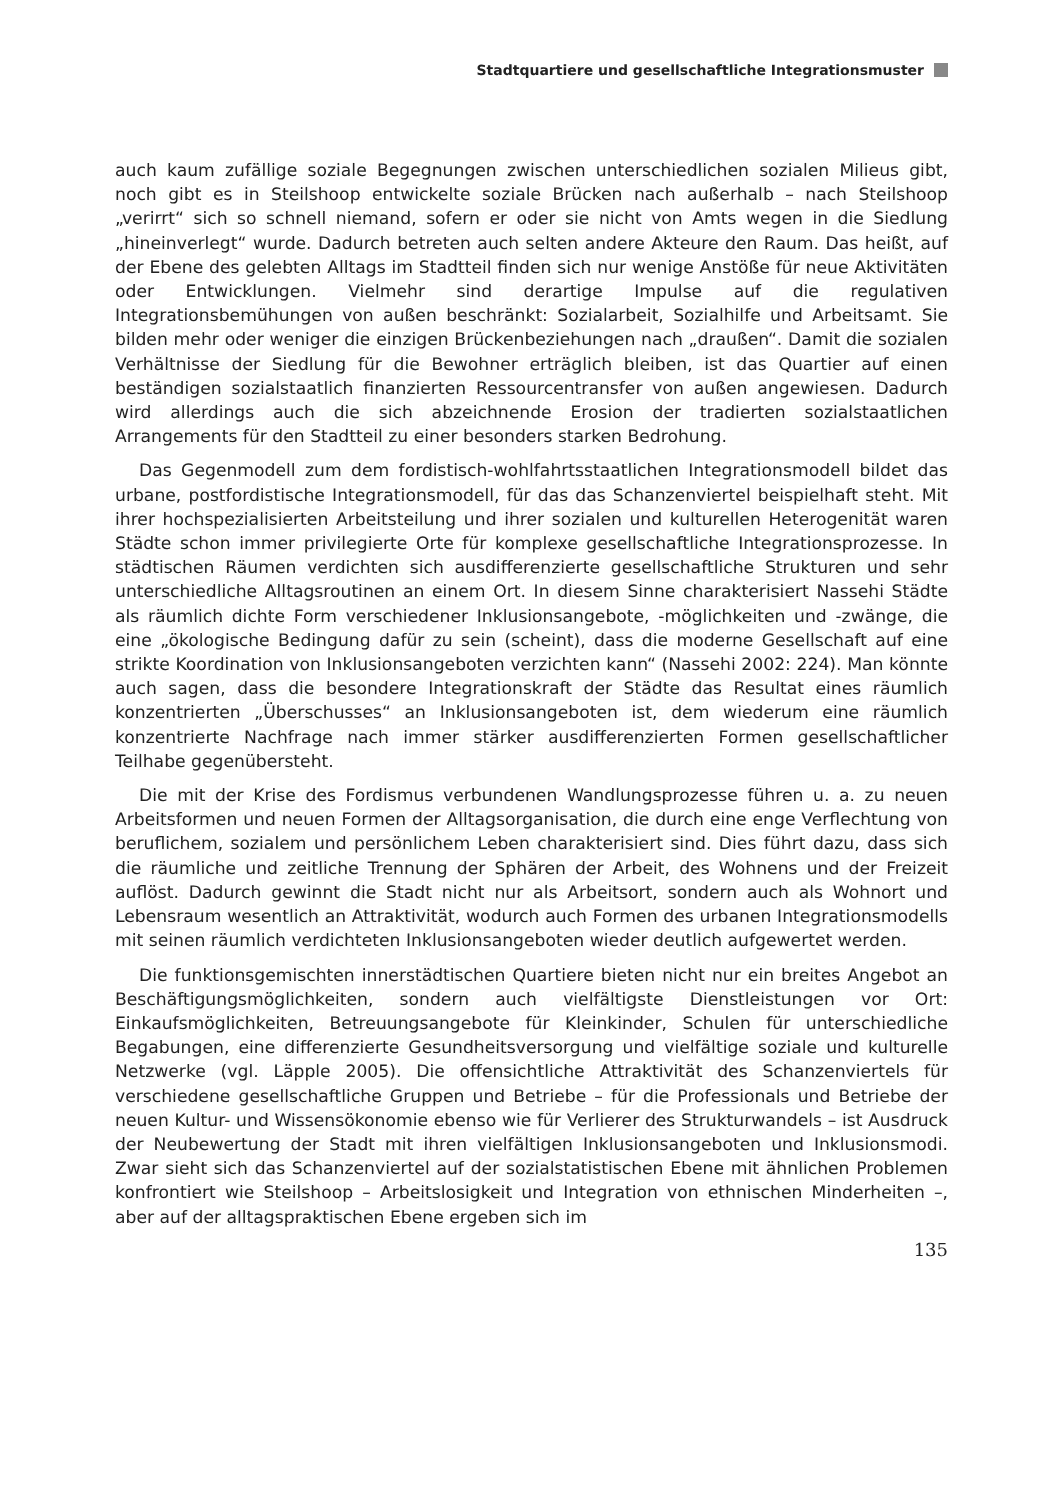Stadtquartiere und gesellschaftliche Integrationsmuster
auch kaum zufällige soziale Begegnungen zwischen unterschiedlichen sozialen Milieus gibt, noch gibt es in Steilshoop entwickelte soziale Brücken nach außerhalb – nach Steilshoop „verirrt“ sich so schnell niemand, sofern er oder sie nicht von Amts wegen in die Siedlung „hineinverlegt“ wurde. Dadurch betreten auch selten andere Akteure den Raum. Das heißt, auf der Ebene des gelebten Alltags im Stadtteil finden sich nur wenige Anstöße für neue Aktivitäten oder Entwicklungen. Vielmehr sind derartige Impulse auf die regulativen Integrationsbemühungen von außen beschränkt: Sozialarbeit, Sozialhilfe und Arbeitsamt. Sie bilden mehr oder weniger die einzigen Brückenbeziehungen nach „draußen“. Damit die sozialen Verhältnisse der Siedlung für die Bewohner erträglich bleiben, ist das Quartier auf einen beständigen sozialstaatlich finanzierten Ressourcentransfer von außen angewiesen. Dadurch wird allerdings auch die sich abzeichnende Erosion der tradierten sozialstaatlichen Arrangements für den Stadtteil zu einer besonders starken Bedrohung.
Das Gegenmodell zum dem fordistisch-wohlfahrtsstaatlichen Integrationsmodell bildet das urbane, postfordistische Integrationsmodell, für das das Schanzenviertel beispielhaft steht. Mit ihrer hochspezialisierten Arbeitsteilung und ihrer sozialen und kulturellen Heterogenität waren Städte schon immer privilegierte Orte für komplexe gesellschaftliche Integrationsprozesse. In städtischen Räumen verdichten sich ausdifferenzierte gesellschaftliche Strukturen und sehr unterschiedliche Alltagsroutinen an einem Ort. In diesem Sinne charakterisiert Nassehi Städte als räumlich dichte Form verschiedener Inklusionsangebote, -möglichkeiten und -zwänge, die eine „ökologische Bedingung dafür zu sein (scheint), dass die moderne Gesellschaft auf eine strikte Koordination von Inklusionsangeboten verzichten kann“ (Nassehi 2002: 224). Man könnte auch sagen, dass die besondere Integrationskraft der Städte das Resultat eines räumlich konzentrierten „Überschusses“ an Inklusionsangeboten ist, dem wiederum eine räumlich konzentrierte Nachfrage nach immer stärker ausdifferenzierten Formen gesellschaftlicher Teilhabe gegenübersteht.
Die mit der Krise des Fordismus verbundenen Wandlungsprozesse führen u. a. zu neuen Arbeitsformen und neuen Formen der Alltagsorganisation, die durch eine enge Verflechtung von beruflichem, sozialem und persönlichem Leben charakterisiert sind. Dies führt dazu, dass sich die räumliche und zeitliche Trennung der Sphären der Arbeit, des Wohnens und der Freizeit auflöst. Dadurch gewinnt die Stadt nicht nur als Arbeitsort, sondern auch als Wohnort und Lebensraum wesentlich an Attraktivität, wodurch auch Formen des urbanen Integrationsmodells mit seinen räumlich verdichteten Inklusionsangeboten wieder deutlich aufgewertet werden.
Die funktionsgemischten innerstädtischen Quartiere bieten nicht nur ein breites Angebot an Beschäftigungsmöglichkeiten, sondern auch vielfältigste Dienstleistungen vor Ort: Einkaufsmöglichkeiten, Betreuungsangebote für Kleinkinder, Schulen für unterschiedliche Begabungen, eine differenzierte Gesundheitsversorgung und vielfältige soziale und kulturelle Netzwerke (vgl. Läpple 2005). Die offensichtliche Attraktivität des Schanzenviertels für verschiedene gesellschaftliche Gruppen und Betriebe – für die Professionals und Betriebe der neuen Kultur- und Wissensökonomie ebenso wie für Verlierer des Strukturwandels – ist Ausdruck der Neubewertung der Stadt mit ihren vielfältigen Inklusionsangeboten und Inklusionsmodi. Zwar sieht sich das Schanzenviertel auf der sozialstatistischen Ebene mit ähnlichen Problemen konfrontiert wie Steilshoop – Arbeitslosigkeit und Integration von ethnischen Minderheiten –, aber auf der alltagspraktischen Ebene ergeben sich im
135